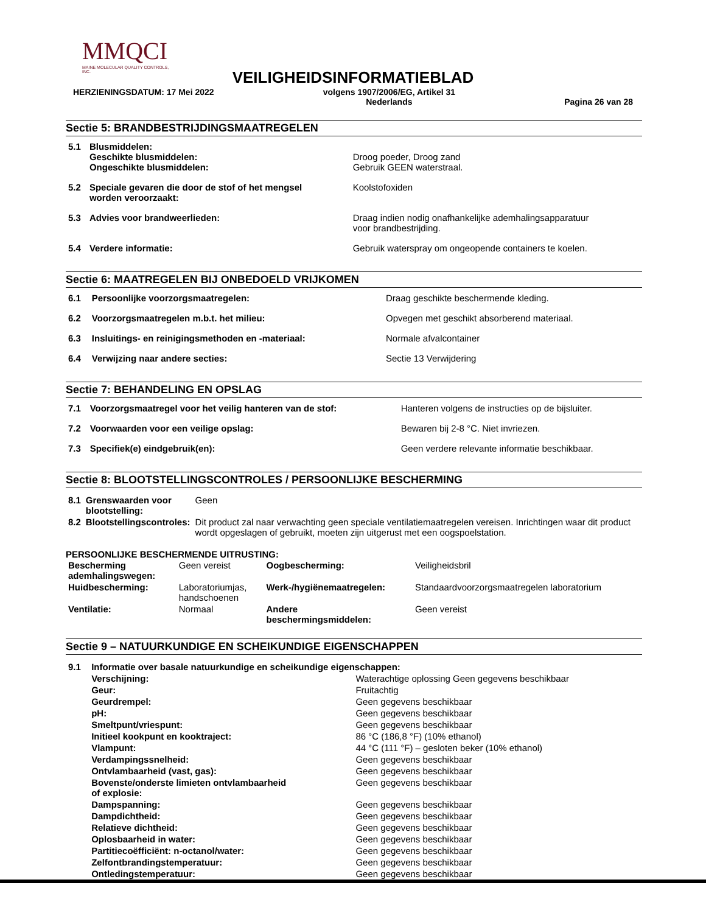MMQCI
MAINE MOLECULAR QUALITY CONTROLS, INC.
VEILIGHEIDSINFORMATIEBLAD
HERZIENINGSDATUM: 17 Mei 2022 volgens 1907/2006/EG, Artikel 31
Nederlands Pagina 26 van 28
Sectie 5: BRANDBESTRIJDINGSMAATREGELEN
| 5.1 | Blusmiddelen: Geschikte blusmiddelen: Ongeschikte blusmiddelen: | Droog poeder, Droog zand Gebruik GEEN waterstraal. |
| 5.2 | Speciale gevaren die door de stof of het mengsel worden veroorzaakt: | Koolstofoxiden |
| 5.3 | Advies voor brandweerlieden: | Draag indien nodig onafhankelijke ademhalingsapparatuur voor brandbestrijding. |
| 5.4 | Verdere informatie: | Gebruik waterspray om ongeopende containers te koelen. |
Sectie 6: MAATREGELEN BIJ ONBEDOELD VRIJKOMEN
| 6.1 | Persoonlijke voorzorgsmaatregelen: | Draag geschikte beschermende kleding. |
| 6.2 | Voorzorgsmaatregelen m.b.t. het milieu: | Opvegen met geschikt absorberend materiaal. |
| 6.3 | Insluitings- en reinigingsmethoden en -materiaal: | Normale afvalcontainer |
| 6.4 | Verwijzing naar andere secties: | Sectie 13 Verwijdering |
Sectie 7: BEHANDELING EN OPSLAG
| 7.1 | Voorzorgsmaatregel voor het veilig hanteren van de stof: | Hanteren volgens de instructies op de bijsluiter. |
| 7.2 | Voorwaarden voor een veilige opslag: | Bewaren bij 2-8 °C. Niet invriezen. |
| 7.3 | Specifiek(e) eindgebruik(en): | Geen verdere relevante informatie beschikbaar. |
Sectie 8: BLOOTSTELLINGSCONTROLES / PERSOONLIJKE BESCHERMING
| 8.1 | Grenswaarden voor blootstelling: | Geen |
| 8.2 | Blootstellingscontroles: | Dit product zal naar verwachting geen speciale ventilatiemaatregelen vereisen. Inrichtingen waar dit product wordt opgeslagen of gebruikt, moeten zijn uitgerust met een oogspoelstation. |
PERSOONLIJKE BESCHERMENDE UITRUSTING:
| Bescherming ademhalingswegen: | Geen vereist | Oogbescherming: | Veiligheidsbril |
| Huidbescherming: | Laboratoriumjas, handschoenen | Werk-/hygiënemaatregelen: | Standaardvoorzorgsmaatregelen laboratorium |
| Ventilatie: | Normaal | Andere beschermingsmiddelen: | Geen vereist |
Sectie 9 – NATUURKUNDIGE EN SCHEIKUNDIGE EIGENSCHAPPEN
| 9.1 | Informatie over basale natuurkundige en scheikundige eigenschappen: | |
| | Verschijning: | Waterachtige oplossing Geen gegevens beschikbaar |
| | Geur: | Fruitachtig |
| | Geurdrempel: | Geen gegevens beschikbaar |
| | pH: | Geen gegevens beschikbaar |
| | Smeltpunt/vriespunt: | Geen gegevens beschikbaar |
| | Initieel kookpunt en kooktraject: | 86 °C (186,8 °F) (10% ethanol) |
| | Vlampunt: | 44 °C (111 °F) – gesloten beker (10% ethanol) |
| | Verdampingssnelheid: | Geen gegevens beschikbaar |
| | Ontvlambaarheid (vast, gas): | Geen gegevens beschikbaar |
| | Bovenste/onderste limieten ontvlambaarheid of explosie: | Geen gegevens beschikbaar |
| | Dampspanning: | Geen gegevens beschikbaar |
| | Dampdichtheid: | Geen gegevens beschikbaar |
| | Relatieve dichtheid: | Geen gegevens beschikbaar |
| | Oplosbaarheid in water: | Geen gegevens beschikbaar |
| | Partitiecoëfficiënt: n-octanol/water: | Geen gegevens beschikbaar |
| | Zelfontbrandingstemperatuur: | Geen gegevens beschikbaar |
| | Ontledingstemperatuur: | Geen gegevens beschikbaar |